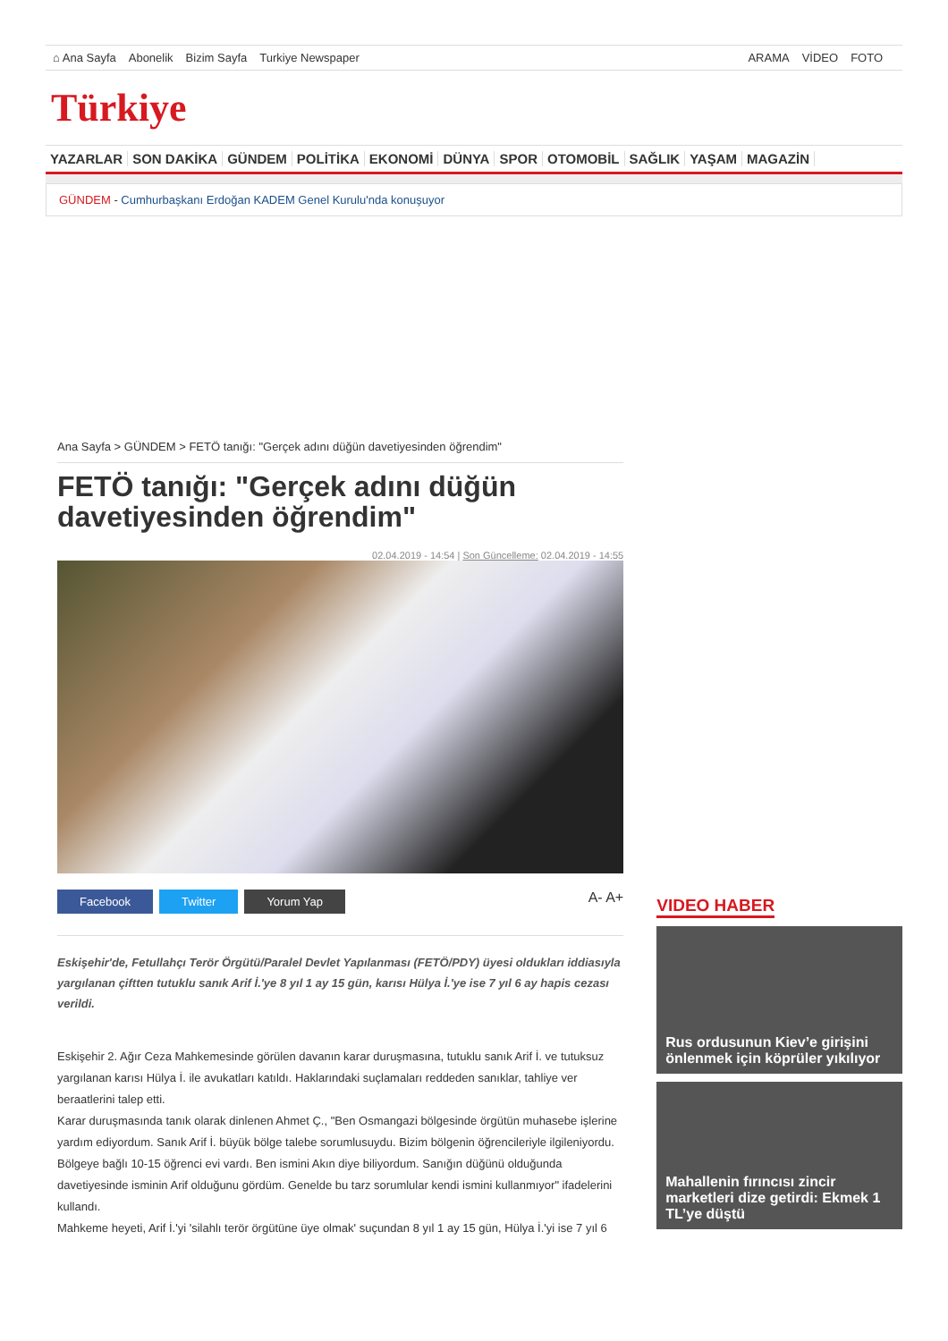⌂ Ana Sayfa Abonelik Bizim Sayfa Turkiye Newspaper
ARAMA VİDEO FOTO
Türkiye
YAZARLAR SON DAKİKA GÜNDEM POLİTİKA EKONOMİ DÜNYA SPOR OTOMOBİL SAĞLIK YAŞAM MAGAZİN
GÜNDEM - Cumhurbaşkanı Erdoğan KADEM Genel Kurulu'nda konuşuyor
Ana Sayfa > GÜNDEM > FETÖ tanığı: "Gerçek adını düğün davetiyesinden öğrendim"
FETÖ tanığı: "Gerçek adını düğün davetiyesinden öğrendim"
02.04.2019 - 14:54 | Son Güncelleme: 02.04.2019 - 14:55
Facebook Twitter Yorum Yap
A- A+
Eskişehir'de, Fetullahçı Terör Örgütü/Paralel Devlet Yapılanması (FETÖ/PDY) üyesi oldukları iddiasıyla yargılanan çiftten tutuklu sanık Arif İ.'ye 8 yıl 1 ay 15 gün, karısı Hülya İ.'ye ise 7 yıl 6 ay hapis cezası verildi.
Eskişehir 2. Ağır Ceza Mahkemesinde görülen davanın karar duruşmasına, tutuklu sanık Arif İ. ve tutuksuz yargılanan karısı Hülya İ. ile avukatları katıldı. Haklarındaki suçlamaları reddeden sanıklar, tahliye ver beraatlerini talep etti.
Karar duruşmasında tanık olarak dinlenen Ahmet Ç., "Ben Osmangazi bölgesinde örgütün muhasebe işlerine yardım ediyordum. Sanık Arif İ. büyük bölge talebe sorumlusuydu. Bizim bölgenin öğrencileriyle ilgileniyordu. Bölgeye bağlı 10-15 öğrenci evi vardı. Ben ismini Akın diye biliyordum. Sanığın düğünü olduğunda davetiyesinde isminin Arif olduğunu gördüm. Genelde bu tarz sorumlular kendi ismini kullanmıyor" ifadelerini kullandı.
Mahkeme heyeti, Arif İ.'yi 'silahlı terör örgütüne üye olmak' suçundan 8 yıl 1 ay 15 gün, Hülya İ.'yi ise 7 yıl 6
VIDEO HABER
Rus ordusunun Kiev’e girişini önlenmek için köprüler yıkılıyor
Mahallenin fırıncısı zincir marketleri dize getirdi: Ekmek 1 TL’ye düştü